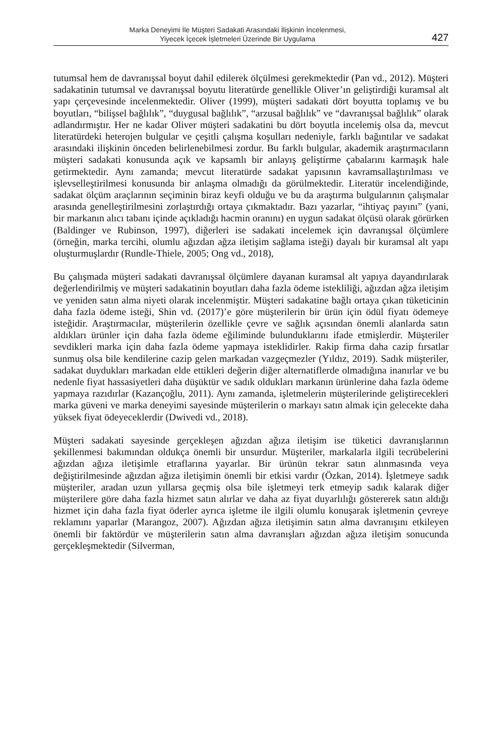Marka Deneyimi İle Müşteri Sadakati Arasındaki İlişkinin İncelenmesi,
Yiyecek İçecek İşletmeleri Üzerinde Bir Uygulama
427
tutumsal hem de davranışsal boyut dahil edilerek ölçülmesi gerekmektedir (Pan vd., 2012). Müşteri sadakatinin tutumsal ve davranışsal boyutu literatürde genellikle Oliver’ın geliştirdiği kuramsal alt yapı çerçevesinde incelenmektedir. Oliver (1999), müşteri sadakati dört boyutta toplamış ve bu boyutları, “bilişsel bağlılık”, “duygusal bağlılık”, “arzusal bağlılık” ve “davranışsal bağlılık” olarak adlandırmıştır. Her ne kadar Oliver müşteri sadakatini bu dört boyutla incelemiş olsa da, mevcut literatürdeki heterojen bulgular ve çeşitli çalışma koşulları nedeniyle, farklı bağıntılar ve sadakat arasındaki ilişkinin önceden belirlenebilmesi zordur. Bu farklı bulgular, akademik araştırmacıların müşteri sadakati konusunda açık ve kapsamlı bir anlayış geliştirme çabalarını karmaşık hale getirmektedir. Aynı zamanda; mevcut literatürde sadakat yapısının kavramsallaştırılması ve işlevselleştirilmesi konusunda bir anlaşma olmadığı da görülmektedir. Literatür incelendiğinde, sadakat ölçüm araçlarının seçiminin biraz keyfi olduğu ve bu da araştırma bulgularının çalışmalar arasında genelleştirilmesini zorlaştırdığı ortaya çıkmaktadır. Bazı yazarlar, “ihtiyaç payını” (yani, bir markanın alıcı tabanı içinde açıkladığı hacmin oranını) en uygun sadakat ölçüsü olarak görürken (Baldinger ve Rubinson, 1997), diğerleri ise sadakati incelemek için davranışsal ölçümlere (örneğin, marka tercihi, olumlu ağızdan ağza iletişim sağlama isteği) dayalı bir kuramsal alt yapı oluşturmuşlardır (Rundle-Thiele, 2005; Ong vd., 2018),
Bu çalışmada müşteri sadakati davranışsal ölçümlere dayanan kuramsal alt yapıya dayandırılarak değerlendirilmiş ve müşteri sadakatinin boyutları daha fazla ödeme istekliliği, ağızdan ağza iletişim ve yeniden satın alma niyeti olarak incelenmiştir. Müşteri sadakatine bağlı ortaya çıkan tüketicinin daha fazla ödeme isteği, Shin vd. (2017)’e göre müşterilerin bir ürün için ödül fiyatı ödemeye isteğidir. Araştırmacılar, müşterilerin özellikle çevre ve sağlık açısından önemli alanlarda satın aldıkları ürünler için daha fazla ödeme eğiliminde bulunduklarını ifade etmişlerdir. Müşteriler sevdikleri marka için daha fazla ödeme yapmaya isteklidirler. Rakip firma daha cazip fırsatlar sunmuş olsa bile kendilerine cazip gelen markadan vazgeçmezler (Yıldız, 2019). Sadık müşteriler, sadakat duydukları markadan elde ettikleri değerin diğer alternatiflerde olmadığına inanırlar ve bu nedenle fiyat hassasiyetleri daha düşüktür ve sadık oldukları markanın ürünlerine daha fazla ödeme yapmaya razıdırlar (Kazançoğlu, 2011). Aynı zamanda, işletmelerin müşterilerinde geliştirecekleri marka güveni ve marka deneyimi sayesinde müşterilerin o markayı satın almak için gelecekte daha yüksek fiyat ödeyeceklerdir (Dwivedi vd., 2018).
Müşteri sadakati sayesinde gerçekleşen ağızdan ağıza iletişim ise tüketici davranışlarının şekillenmesi bakımından oldukça önemli bir unsurdur. Müşteriler, markalarla ilgili tecrübelerini ağızdan ağıza iletişimle etraflarına yayarlar. Bir ürünün tekrar satın alınmasında veya değiştirilmesinde ağızdan ağıza iletişimin önemli bir etkisi vardır (Özkan, 2014). İşletmeye sadık müşteriler, aradan uzun yıllarsa geçmiş olsa bile işletmeyi terk etmeyip sadık kalarak diğer müşterilere göre daha fazla hizmet satın alırlar ve daha az fiyat duyarlılığı göstererek satın aldığı hizmet için daha fazla fiyat öderler ayrıca işletme ile ilgili olumlu konuşarak işletmenin çevreye reklamını yaparlar (Marangoz, 2007). Ağızdan ağıza iletişimin satın alma davranışını etkileyen önemli bir faktördür ve müşterilerin satın alma davranışları ağızdan ağıza iletişim sonucunda gerçekleşmektedir (Silverman,